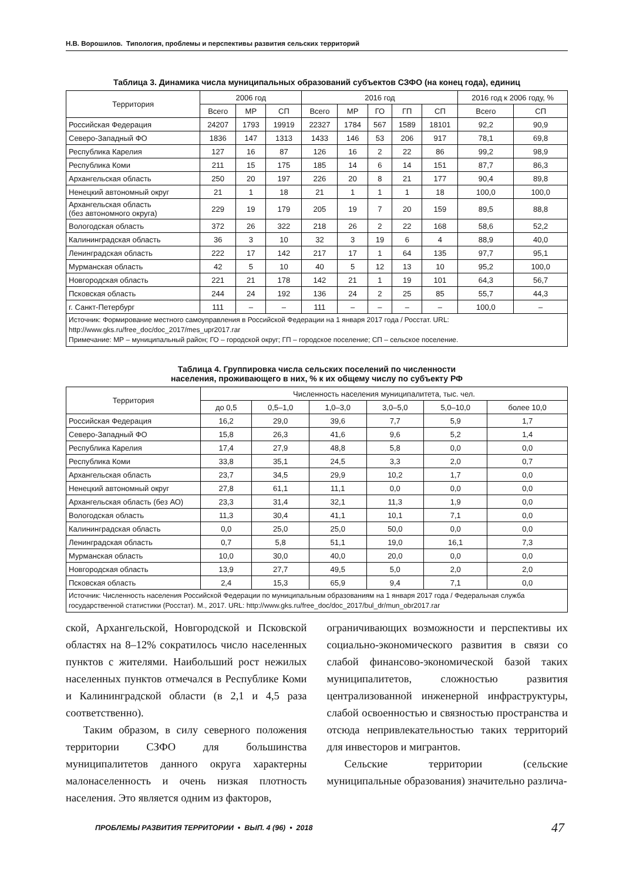Н.В. Ворошилов. Типология, проблемы и перспективы развития сельских территорий
Таблица 3. Динамика числа муниципальных образований субъектов СЗФО (на конец года), единиц
| Территория | 2006 год | | | 2016 год | | | | | 2016 год к 2006 году, % | |
| --- | --- | --- | --- | --- | --- | --- | --- | --- | --- | --- |
| | Всего | МР | СП | Всего | МР | ГО | ГП | СП | Всего | СП |
| Российская Федерация | 24207 | 1793 | 19919 | 22327 | 1784 | 567 | 1589 | 18101 | 92,2 | 90,9 |
| Северо-Западный ФО | 1836 | 147 | 1313 | 1433 | 146 | 53 | 206 | 917 | 78,1 | 69,8 |
| Республика Карелия | 127 | 16 | 87 | 126 | 16 | 2 | 22 | 86 | 99,2 | 98,9 |
| Республика Коми | 211 | 15 | 175 | 185 | 14 | 6 | 14 | 151 | 87,7 | 86,3 |
| Архангельская область | 250 | 20 | 197 | 226 | 20 | 8 | 21 | 177 | 90,4 | 89,8 |
| Ненецкий автономный округ | 21 | 1 | 18 | 21 | 1 | 1 | 1 | 18 | 100,0 | 100,0 |
| Архангельская область (без автономного округа) | 229 | 19 | 179 | 205 | 19 | 7 | 20 | 159 | 89,5 | 88,8 |
| Вологодская область | 372 | 26 | 322 | 218 | 26 | 2 | 22 | 168 | 58,6 | 52,2 |
| Калининградская область | 36 | 3 | 10 | 32 | 3 | 19 | 6 | 4 | 88,9 | 40,0 |
| Ленинградская область | 222 | 17 | 142 | 217 | 17 | 1 | 64 | 135 | 97,7 | 95,1 |
| Мурманская область | 42 | 5 | 10 | 40 | 5 | 12 | 13 | 10 | 95,2 | 100,0 |
| Новгородская область | 221 | 21 | 178 | 142 | 21 | 1 | 19 | 101 | 64,3 | 56,7 |
| Псковская область | 244 | 24 | 192 | 136 | 24 | 2 | 25 | 85 | 55,7 | 44,3 |
| г. Санкт-Петербург | 111 | – | – | 111 | – | – | – | – | 100,0 | – |
| Источник: Формирование местного самоуправления в Российской Федерации на 1 января 2017 года / Росстат. URL: http://www.gks.ru/free_doc/doc_2017/mes_upr2017.rar Примечание: МР – муниципальный район; ГО – городской округ; ГП – городское поселение; СП – сельское поселение. | | | | | | | | | | |
Таблица 4. Группировка числа сельских поселений по численности
населения, проживающего в них, % к их общему числу по субъекту РФ
| Территория | Численность населения муниципалитета, тыс. чел. | | | | | |
| --- | --- | --- | --- | --- | --- | --- |
| | до 0,5 | 0,5–1,0 | 1,0–3,0 | 3,0–5,0 | 5,0–10,0 | более 10,0 |
| Российская Федерация | 16,2 | 29,0 | 39,6 | 7,7 | 5,9 | 1,7 |
| Северо-Западный ФО | 15,8 | 26,3 | 41,6 | 9,6 | 5,2 | 1,4 |
| Республика Карелия | 17,4 | 27,9 | 48,8 | 5,8 | 0,0 | 0,0 |
| Республика Коми | 33,8 | 35,1 | 24,5 | 3,3 | 2,0 | 0,7 |
| Архангельская область | 23,7 | 34,5 | 29,9 | 10,2 | 1,7 | 0,0 |
| Ненецкий автономный округ | 27,8 | 61,1 | 11,1 | 0,0 | 0,0 | 0,0 |
| Архангельская область (без АО) | 23,3 | 31,4 | 32,1 | 11,3 | 1,9 | 0,0 |
| Вологодская область | 11,3 | 30,4 | 41,1 | 10,1 | 7,1 | 0,0 |
| Калининградская область | 0,0 | 25,0 | 25,0 | 50,0 | 0,0 | 0,0 |
| Ленинградская область | 0,7 | 5,8 | 51,1 | 19,0 | 16,1 | 7,3 |
| Мурманская область | 10,0 | 30,0 | 40,0 | 20,0 | 0,0 | 0,0 |
| Новгородская область | 13,9 | 27,7 | 49,5 | 5,0 | 2,0 | 2,0 |
| Псковская область | 2,4 | 15,3 | 65,9 | 9,4 | 7,1 | 0,0 |
| Источник: Численность населения Российской Федерации по муниципальным образованиям на 1 января 2017 года / Федеральная служба государственной статистики (Росстат). М., 2017. URL: http://www.gks.ru/free_doc/doc_2017/bul_dr/mun_obr2017.rar | | | | | | |
ской, Архангельской, Новгородской и Псковской областях на 8–12% сократилось число населенных пунктов с жителями. Наибольший рост нежилых населенных пунктов отмечался в Республике Коми и Калининградской области (в 2,1 и 4,5 раза соответственно).
Таким образом, в силу северного положения территории СЗФО для большинства муниципалитетов данного округа характерны малонаселенность и очень низкая плотность населения. Это является одним из факторов,
ограничивающих возможности и перспективы их социально-экономического развития в связи со слабой финансово-экономической базой таких муниципалитетов, сложностью развития централизованной инженерной инфраструктуры, слабой освоенностью и связностью пространства и отсюда непривлекательностью таких территорий для инвесторов и мигрантов.
Сельские территории (сельские муниципальные образования) значительно различа-
ПРОБЛЕМЫ РАЗВИТИЯ ТЕРРИТОРИИ • ВЫП. 4 (96) • 2018 47